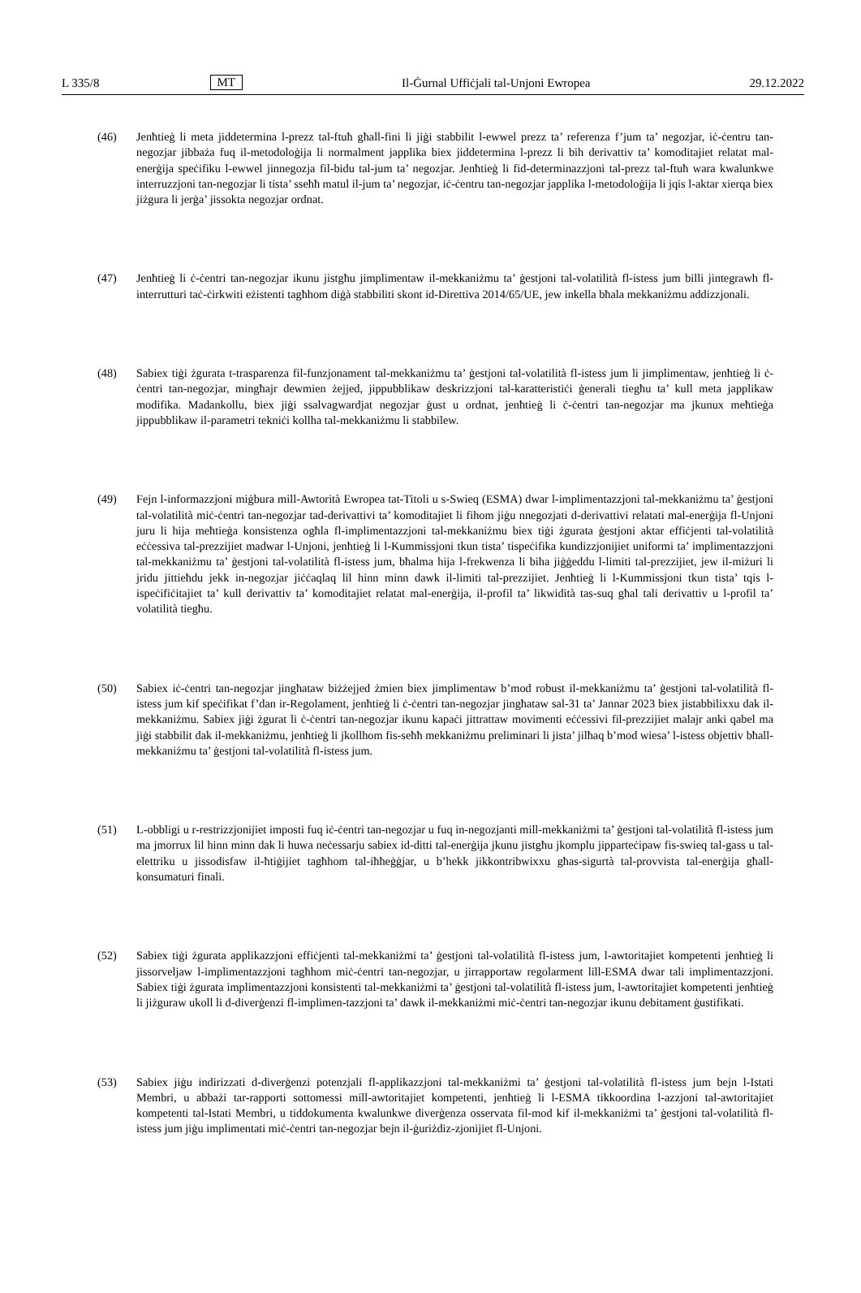L 335/8 MT Il-Ġurnal Uffiċjali tal-Unjoni Ewropea 29.12.2022
(46) Jenħtieġ li meta jiddetermina l-prezz tal-ftuħ għall-fini li jiġi stabbilit l-ewwel prezz ta’ referenza f’jum ta’ negozjar, iċ-ċentru tan-negozjar jibbaża fuq il-metodoloġija li normalment japplika biex jiddetermina l-prezz li bih derivattiv ta’ komoditajiet relatat mal-enerġija speċifiku l-ewwel jinnegozja fil-bidu tal-jum ta’ negozjar. Jenħtieġ li fid-determinazzjoni tal-prezz tal-ftuħ wara kwalunkwe interruzzjoni tan-negozjar li tista’ sseħħ matul il-jum ta’ negozjar, iċ-ċentru tan-negozjar japplika l-metodoloġija li jqis l-aktar xierqa biex jiżgura li jerġa’ jissokta negozjar ordnat.
(47) Jenħtieġ li ċ-ċentri tan-negozjar ikunu jistgħu jimplimentaw il-mekkaniżmu ta’ ġestjoni tal-volatilità fl-istess jum billi jintegrawh fl-interrutturi taċ-ċirkwiti eżistenti tagħhom diġà stabbiliti skont id-Direttiva 2014/65/UE, jew inkella bħala mekkaniżmu addizzjonali.
(48) Sabiex tiġi żgurata t-trasparenza fil-funzjonament tal-mekkaniżmu ta’ ġestjoni tal-volatilità fl-istess jum li jimplimentaw, jenħtieġ li ċ-ċentri tan-negozjar, mingħajr dewmien żejjed, jippubblikaw deskrizzjoni tal-karatteristiċi ġenerali tiegħu ta’ kull meta japplikaw modifika. Madankollu, biex jiġi ssalvagwardjat negozjar ġust u ordnat, jenħtieġ li ċ-ċentri tan-negozjar ma jkunux meħtieġa jippubblikaw il-parametri tekniċi kollha tal-mekkaniżmu li stabbilew.
(49) Fejn l-informazzjoni miġbura mill-Awtorità Ewropea tat-Titoli u s-Swieq (ESMA) dwar l-implimentazzjoni tal-mekkaniżmu ta’ ġestjoni tal-volatilità miċ-ċentri tan-negozjar tad-derivattivi ta’ komoditajiet li fihom jiġu nnegozjati d-derivattivi relatati mal-enerġija fl-Unjoni juru li hija meħtieġa konsistenza ogħla fl-implimentazzjoni tal-mekkaniżmu biex tiġi żgurata ġestjoni aktar effiċjenti tal-volatilità eċċessiva tal-prezzijiet madwar l-Unjoni, jenħtieġ li l-Kummissjoni tkun tista’ tispeċifika kundizzjonijiet uniformi ta’ implimentazzjoni tal-mekkaniżmu ta’ ġestjoni tal-volatilità fl-istess jum, bħalma hija l-frekwenza li biha jiġġeddu l-limiti tal-prezzijiet, jew il-miżuri li jridu jittieħdu jekk in-negozjar jiċċaqlaq lil hinn minn dawk il-limiti tal-prezzijiet. Jenħtieġ li l-Kummissjoni tkun tista’ tqis l-ispeċifiċitajiet ta’ kull derivattiv ta’ komoditajiet relatat mal-enerġija, il-profil ta’ likwidità tas-suq għal tali derivattiv u l-profil ta’ volatilità tiegħu.
(50) Sabiex iċ-ċentri tan-negozjar jingħataw biżżejjed żmien biex jimplimentaw b’mod robust il-mekkaniżmu ta’ ġestjoni tal-volatilità fl-istess jum kif speċifikat f’dan ir-Regolament, jenħtieġ li ċ-ċentri tan-negozjar jingħataw sal-31 ta’ Jannar 2023 biex jistabbilixxu dak il-mekkaniżmu. Sabiex jiġi żgurat li ċ-ċentri tan-negozjar ikunu kapaċi jittrattaw movimenti eċċessivi fil-prezzijiet malajr anki qabel ma jiġi stabbilit dak il-mekkaniżmu, jenħtieġ li jkollhom fis-seħħ mekkaniżmu preliminari li jista’ jilħaq b’mod wiesa’ l-istess objettiv bħall-mekkaniżmu ta’ ġestjoni tal-volatilità fl-istess jum.
(51) L-obbligi u r-restrizzjonijiet imposti fuq iċ-ċentri tan-negozjar u fuq in-negozjanti mill-mekkaniżmi ta’ ġestjoni tal-volatilità fl-istess jum ma jmorrux lil hinn minn dak li huwa neċessarju sabiex id-ditti tal-enerġija jkunu jistgħu jkomplu jipparteċipaw fis-swieq tal-gass u tal-elettriku u jissodisfaw il-ħtiġijiet tagħhom tal-iħħeġġjar, u b’hekk jikkontribwixxu għas-sigurtà tal-provvista tal-enerġija għall-konsumaturi finali.
(52) Sabiex tiġi żgurata applikazzjoni effiċjenti tal-mekkaniżmi ta’ ġestjoni tal-volatilità fl-istess jum, l-awtoritajiet kompetenti jenħtieġ li jissorveljaw l-implimentazzjoni tagħhom miċ-ċentri tan-negozjar, u jirrapportaw regolarment lill-ESMA dwar tali implimentazzjoni. Sabiex tiġi żgurata implimentazzjoni konsistenti tal-mekkaniżmi ta’ ġestjoni tal-volatilità fl-istess jum, l-awtoritajiet kompetenti jenħtieġ li jiżguraw ukoll li d-diverġenzi fl-implimen-tazzjoni ta’ dawk il-mekkaniżmi miċ-ċentri tan-negozjar ikunu debitament ġustifikati.
(53) Sabiex jiġu indirizzati d-diverġenzi potenzjali fl-applikazzjoni tal-mekkaniżmi ta’ ġestjoni tal-volatilità fl-istess jum bejn l-Istati Membri, u abbażi tar-rapporti sottomessi mill-awtoritajiet kompetenti, jenħtieġ li l-ESMA tikkoordina l-azzjoni tal-awtoritajiet kompetenti tal-Istati Membri, u tiddokumenta kwalunkwe diverġenza osservata fil-mod kif il-mekkaniżmi ta’ ġestjoni tal-volatilità fl-istess jum jiġu implimentati miċ-ċentri tan-negozjar bejn il-ġuriżdiz-zjonijiet fl-Unjoni.